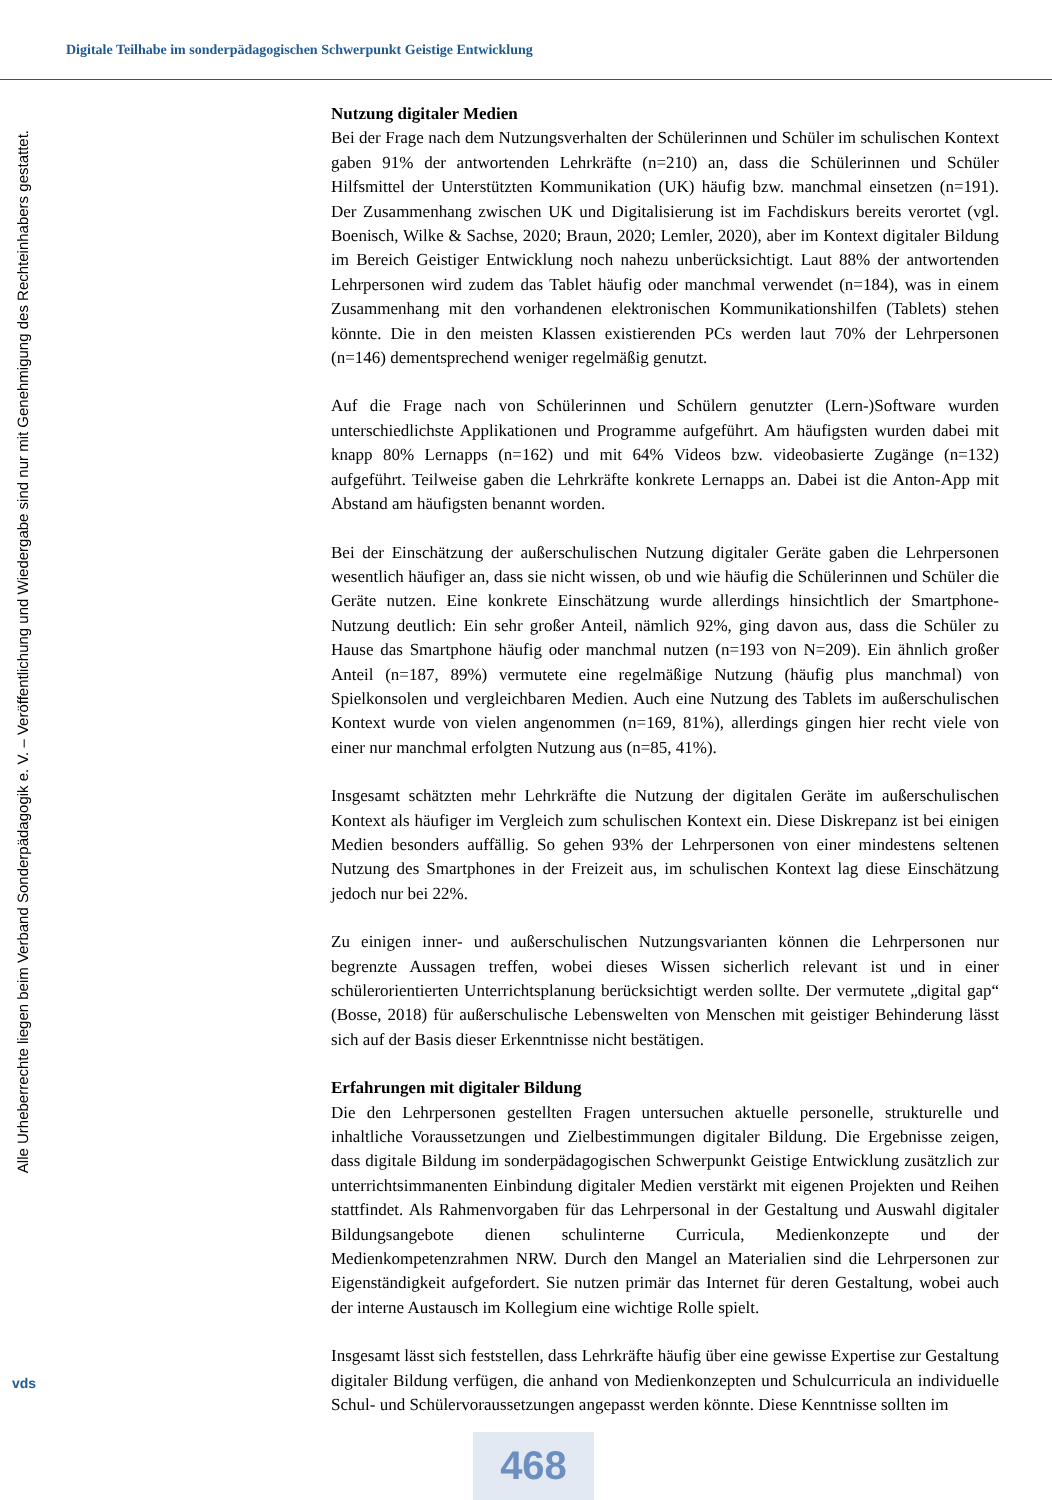Digitale Teilhabe im sonderpädagogischen Schwerpunkt Geistige Entwicklung
Alle Urheberrechte liegen beim Verband Sonderpädagogik e. V. – Veröffentlichung und Wiedergabe sind nur mit Genehmigung des Rechteinhabers gestattet.
vds
Nutzung digitaler Medien
Bei der Frage nach dem Nutzungsverhalten der Schülerinnen und Schüler im schulischen Kontext gaben 91% der antwortenden Lehrkräfte (n=210) an, dass die Schülerinnen und Schüler Hilfsmittel der Unterstützten Kommunikation (UK) häufig bzw. manchmal einsetzen (n=191). Der Zusammenhang zwischen UK und Digitalisierung ist im Fachdiskurs bereits verortet (vgl. Boenisch, Wilke & Sachse, 2020; Braun, 2020; Lemler, 2020), aber im Kontext digitaler Bildung im Bereich Geistiger Entwicklung noch nahezu unberücksichtigt. Laut 88% der antwortenden Lehrpersonen wird zudem das Tablet häufig oder manchmal verwendet (n=184), was in einem Zusammenhang mit den vorhandenen elektronischen Kommunikationshilfen (Tablets) stehen könnte. Die in den meisten Klassen existierenden PCs werden laut 70% der Lehrpersonen (n=146) dementsprechend weniger regelmäßig genutzt.
Auf die Frage nach von Schülerinnen und Schülern genutzter (Lern-)Software wurden unterschiedlichste Applikationen und Programme aufgeführt. Am häufigsten wurden dabei mit knapp 80% Lernapps (n=162) und mit 64% Videos bzw. videobasierte Zugänge (n=132) aufgeführt. Teilweise gaben die Lehrkräfte konkrete Lernapps an. Dabei ist die Anton-App mit Abstand am häufigsten benannt worden.
Bei der Einschätzung der außerschulischen Nutzung digitaler Geräte gaben die Lehrpersonen wesentlich häufiger an, dass sie nicht wissen, ob und wie häufig die Schülerinnen und Schüler die Geräte nutzen. Eine konkrete Einschätzung wurde allerdings hinsichtlich der Smartphone-Nutzung deutlich: Ein sehr großer Anteil, nämlich 92%, ging davon aus, dass die Schüler zu Hause das Smartphone häufig oder manchmal nutzen (n=193 von N=209). Ein ähnlich großer Anteil (n=187, 89%) vermutete eine regelmäßige Nutzung (häufig plus manchmal) von Spielkonsolen und vergleichbaren Medien. Auch eine Nutzung des Tablets im außerschulischen Kontext wurde von vielen angenommen (n=169, 81%), allerdings gingen hier recht viele von einer nur manchmal erfolgten Nutzung aus (n=85, 41%).
Insgesamt schätzten mehr Lehrkräfte die Nutzung der digitalen Geräte im außerschulischen Kontext als häufiger im Vergleich zum schulischen Kontext ein. Diese Diskrepanz ist bei einigen Medien besonders auffällig. So gehen 93% der Lehrpersonen von einer mindestens seltenen Nutzung des Smartphones in der Freizeit aus, im schulischen Kontext lag diese Einschätzung jedoch nur bei 22%.
Zu einigen inner- und außerschulischen Nutzungsvarianten können die Lehrpersonen nur begrenzte Aussagen treffen, wobei dieses Wissen sicherlich relevant ist und in einer schülerorientierten Unterrichtsplanung berücksichtigt werden sollte. Der vermutete „digital gap“ (Bosse, 2018) für außerschulische Lebenswelten von Menschen mit geistiger Behinderung lässt sich auf der Basis dieser Erkenntnisse nicht bestätigen.
Erfahrungen mit digitaler Bildung
Die den Lehrpersonen gestellten Fragen untersuchen aktuelle personelle, strukturelle und inhaltliche Voraussetzungen und Zielbestimmungen digitaler Bildung. Die Ergebnisse zeigen, dass digitale Bildung im sonderpädagogischen Schwerpunkt Geistige Entwicklung zusätzlich zur unterrichtsimmanenten Einbindung digitaler Medien verstärkt mit eigenen Projekten und Reihen stattfindet. Als Rahmenvorgaben für das Lehrpersonal in der Gestaltung und Auswahl digitaler Bildungsangebote dienen schulinterne Curricula, Medienkonzepte und der Medienkompetenzrahmen NRW. Durch den Mangel an Materialien sind die Lehrpersonen zur Eigenständigkeit aufgefordert. Sie nutzen primär das Internet für deren Gestaltung, wobei auch der interne Austausch im Kollegium eine wichtige Rolle spielt.
Insgesamt lässt sich feststellen, dass Lehrkräfte häufig über eine gewisse Expertise zur Gestaltung digitaler Bildung verfügen, die anhand von Medienkonzepten und Schulcurricula an individuelle Schul- und Schülervoraussetzungen angepasst werden könnte. Diese Kenntnisse sollten im
468